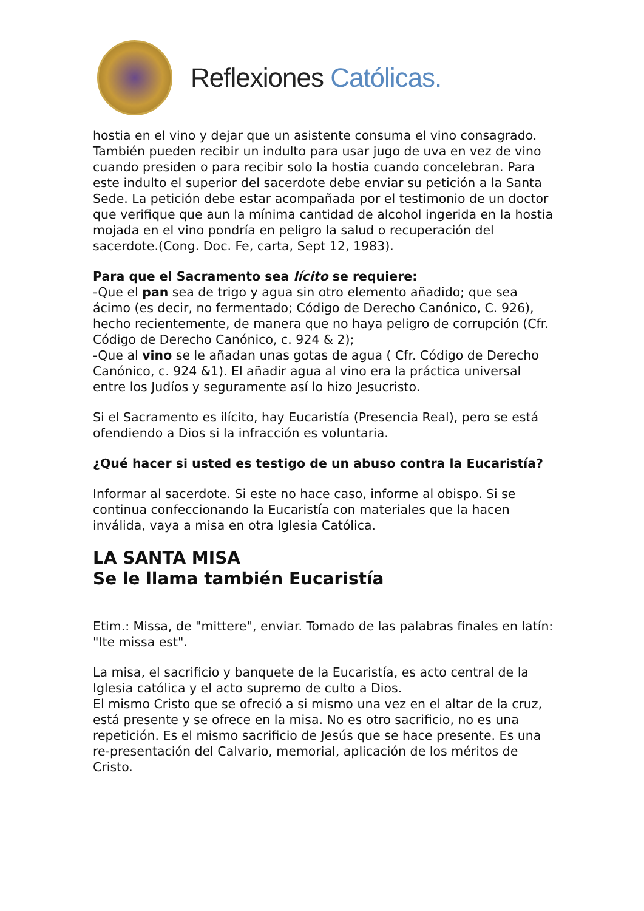Reflexiones Católicas.
hostia en el vino y dejar que un asistente consuma el vino consagrado. También pueden recibir un indulto para usar jugo de uva en vez de vino cuando presiden o para recibir solo la hostia cuando concelebran. Para este indulto el superior del sacerdote debe enviar su petición a la Santa Sede. La petición debe estar acompañada por el testimonio de un doctor que verifique que aun la mínima cantidad de alcohol ingerida en la hostia mojada en el vino pondría en peligro la salud o recuperación del sacerdote.(Cong. Doc. Fe, carta, Sept 12, 1983).
Para que el Sacramento sea lícito se requiere:
-Que el pan sea de trigo y agua sin otro elemento añadido; que sea ácimo (es decir, no fermentado; Código de Derecho Canónico, C. 926), hecho recientemente, de manera que no haya peligro de corrupción (Cfr. Código de Derecho Canónico, c. 924 & 2);
-Que al vino se le añadan unas gotas de agua ( Cfr. Código de Derecho Canónico, c. 924 &1). El añadir agua al vino era la práctica universal entre los Judíos y seguramente así lo hizo Jesucristo.
Si el Sacramento es ilícito, hay Eucaristía (Presencia Real), pero se está ofendiendo a Dios si la infracción es voluntaria.
¿Qué hacer si usted es testigo de un abuso contra la Eucaristía?
Informar al sacerdote. Si este no hace caso, informe al obispo. Si se continua confeccionando la Eucaristía con materiales que la hacen inválida, vaya a misa en otra Iglesia Católica.
LA SANTA MISA
Se le llama también Eucaristía
Etim.: Missa, de "mittere", enviar. Tomado de las palabras finales en latín: "Ite missa est".
La misa, el sacrificio y banquete de la Eucaristía, es acto central de la Iglesia católica y el acto supremo de culto a Dios.
El mismo Cristo que se ofreció a si mismo una vez en el altar de la cruz, está presente y se ofrece en la misa. No es otro sacrificio, no es una repetición. Es el mismo sacrificio de Jesús que se hace presente. Es una re-presentación del Calvario, memorial, aplicación de los méritos de Cristo.